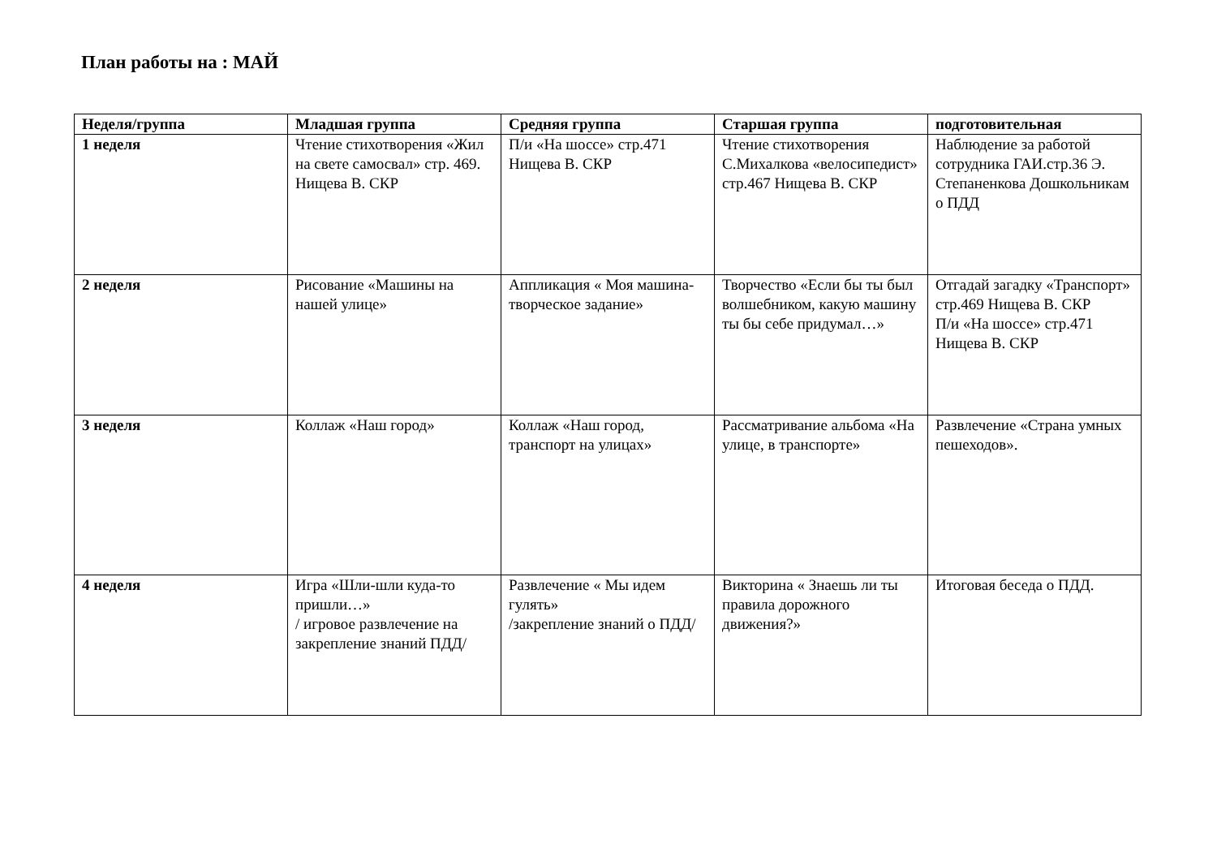План работы на : МАЙ
| Неделя/группа | Младшая группа | Средняя группа | Старшая группа | подготовительная |
| --- | --- | --- | --- | --- |
| 1 неделя | Чтение стихотворения «Жил на свете самосвал» стр. 469. Нищева В. СКР | П/и «На шоссе» стр.471 Нищева В. СКР | Чтение стихотворения С.Михалкова «велосипедист» стр.467 Нищева В. СКР | Наблюдение за работой сотрудника ГАИ.стр.36 Э. Степаненкова Дошкольникам о ПДД |
| 2 неделя | Рисование «Машины на нашей улице» | Аппликация « Моя машина- творческое задание» | Творчество «Если бы ты был волшебником, какую машину ты бы себе придумал…» | Отгадай загадку «Транспорт» стр.469 Нищева В. СКР П/и «На шоссе» стр.471 Нищева В. СКР |
| 3 неделя | Коллаж «Наш город» | Коллаж «Наш город, транспорт на улицах» | Рассматривание альбома «На улице, в транспорте» | Развлечение «Страна умных пешеходов». |
| 4 неделя | Игра «Шли-шли куда-то пришли…» / игровое развлечение на закрепление знаний ПДД/ | Развлечение « Мы идем гулять» /закрепление знаний о ПДД/ | Викторина « Знаешь ли ты правила дорожного движения?» | Итоговая беседа о ПДД. |